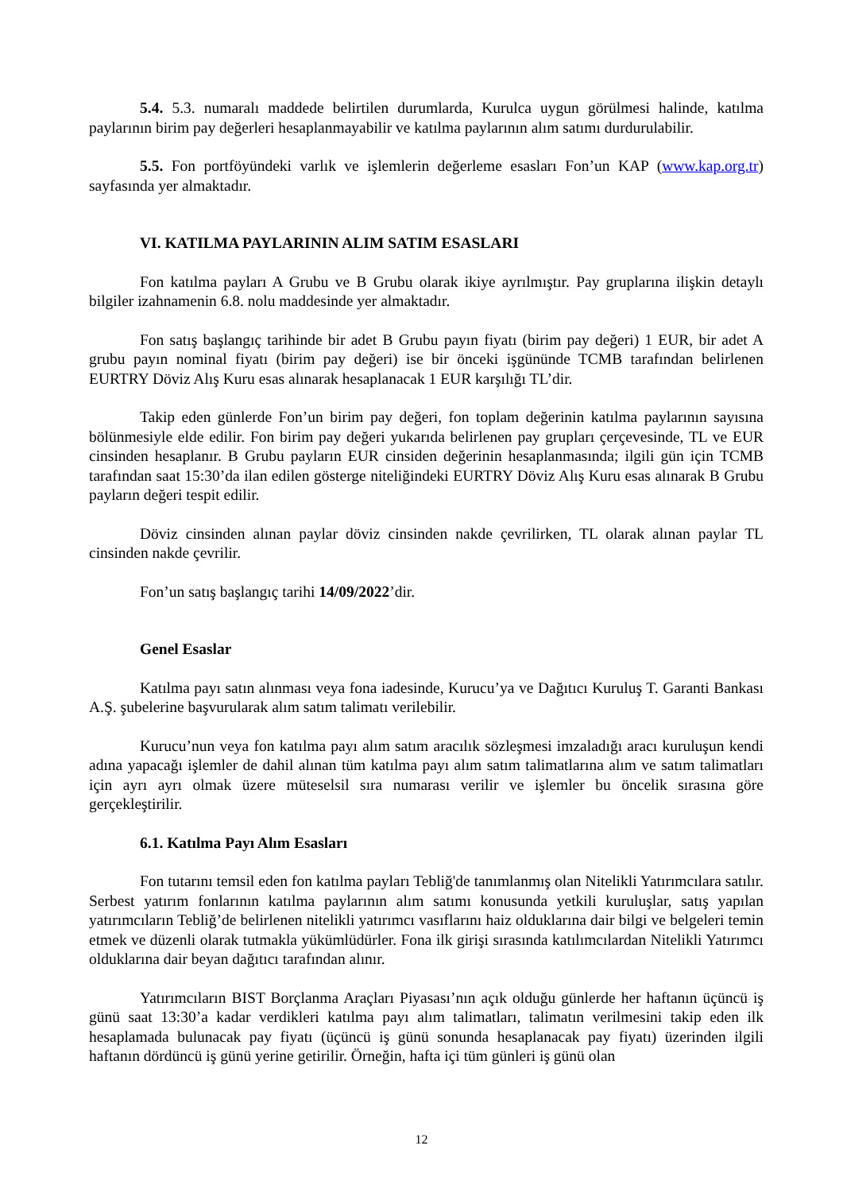5.4. 5.3. numaralı maddede belirtilen durumlarda, Kurulca uygun görülmesi halinde, katılma paylarının birim pay değerleri hesaplanmayabilir ve katılma paylarının alım satımı durdurulabilir.
5.5. Fon portföyündeki varlık ve işlemlerin değerleme esasları Fon’un KAP (www.kap.org.tr) sayfasında yer almaktadır.
VI. KATILMA PAYLARININ ALIM SATIM ESASLARI
Fon katılma payları A Grubu ve B Grubu olarak ikiye ayrılmıştır. Pay gruplarına ilişkin detaylı bilgiler izahnamenin 6.8. nolu maddesinde yer almaktadır.
Fon satış başlangıç tarihinde bir adet B Grubu payın fiyatı (birim pay değeri) 1 EUR, bir adet A grubu payın nominal fiyatı (birim pay değeri) ise bir önceki işgününde TCMB tarafından belirlenen EURTRY Döviz Alış Kuru esas alınarak hesaplanacak 1 EUR karşılığı TL’dir.
Takip eden günlerde Fon’un birim pay değeri, fon toplam değerinin katılma paylarının sayısına bölünmesiyle elde edilir. Fon birim pay değeri yukarıda belirlenen pay grupları çerçevesinde, TL ve EUR cinsinden hesaplanır. B Grubu payların EUR cinsiden değerinin hesaplanmasında; ilgili gün için TCMB tarafından saat 15:30’da ilan edilen gösterge niteliğindeki EURTRY Döviz Alış Kuru esas alınarak B Grubu payların değeri tespit edilir.
Döviz cinsinden alınan paylar döviz cinsinden nakde çevrilirken, TL olarak alınan paylar TL cinsinden nakde çevrilir.
Fon’un satış başlangıç tarihi 14/09/2022’dir.
Genel Esaslar
Katılma payı satın alınması veya fona iadesinde, Kurucu’ya ve Dağıtıcı Kuruluş T. Garanti Bankası A.Ş. şubelerine başvurularak alım satım talimatı verilebilir.
Kurucu’nun veya fon katılma payı alım satım aracılık sözleşmesi imzaladığı aracı kuruluşun kendi adına yapacağı işlemler de dahil alınan tüm katılma payı alım satım talimatlarına alım ve satım talimatları için ayrı ayrı olmak üzere müteselsil sıra numarası verilir ve işlemler bu öncelik sırasına göre gerçekleştirilir.
6.1. Katılma Payı Alım Esasları
Fon tutarını temsil eden fon katılma payları Tebliğ'de tanımlanmış olan Nitelikli Yatırımcılara satılır. Serbest yatırım fonlarının katılma paylarının alım satımı konusunda yetkili kuruluşlar, satış yapılan yatırımcıların Tebliğ’de belirlenen nitelikli yatırımcı vasıflarını haiz olduklarına dair bilgi ve belgeleri temin etmek ve düzenli olarak tutmakla yükümlüdürler. Fona ilk girişi sırasında katılımcılardan Nitelikli Yatırımcı olduklarına dair beyan dağıtıcı tarafından alınır.
Yatırımcıların BIST Borçlanma Araçları Piyasası’nın açık olduğu günlerde her haftanın üçüncü iş günü saat 13:30’a kadar verdikleri katılma payı alım talimatları, talimatın verilmesini takip eden ilk hesaplamada bulunacak pay fiyatı (üçüncü iş günü sonunda hesaplanacak pay fiyatı) üzerinden ilgili haftanın dördüncü iş günü yerine getirilir. Örneğin, hafta içi tüm günleri iş günü olan
12